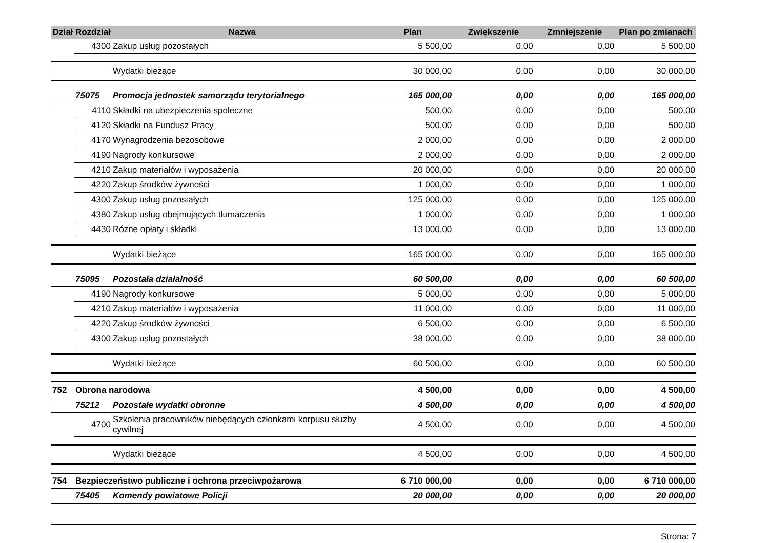| Dział | Rozdział | Nazwa | Plan | Zwiększenie | Zmniejszenie | Plan po zmianach |
| --- | --- | --- | --- | --- | --- | --- |
| | 4300 | Zakup usług pozostałych | 5 500,00 | 0,00 | 0,00 | 5 500,00 |
| | | Wydatki bieżące | 30 000,00 | 0,00 | 0,00 | 30 000,00 |
| | 75075 | Promocja jednostek samorządu terytorialnego | 165 000,00 | 0,00 | 0,00 | 165 000,00 |
| | 4110 | Składki na ubezpieczenia społeczne | 500,00 | 0,00 | 0,00 | 500,00 |
| | 4120 | Składki na Fundusz Pracy | 500,00 | 0,00 | 0,00 | 500,00 |
| | 4170 | Wynagrodzenia bezosobowe | 2 000,00 | 0,00 | 0,00 | 2 000,00 |
| | 4190 | Nagrody konkursowe | 2 000,00 | 0,00 | 0,00 | 2 000,00 |
| | 4210 | Zakup materiałów i wyposażenia | 20 000,00 | 0,00 | 0,00 | 20 000,00 |
| | 4220 | Zakup środków żywności | 1 000,00 | 0,00 | 0,00 | 1 000,00 |
| | 4300 | Zakup usług pozostałych | 125 000,00 | 0,00 | 0,00 | 125 000,00 |
| | 4380 | Zakup usług obejmujących tłumaczenia | 1 000,00 | 0,00 | 0,00 | 1 000,00 |
| | 4430 | Różne opłaty i składki | 13 000,00 | 0,00 | 0,00 | 13 000,00 |
| | | Wydatki bieżące | 165 000,00 | 0,00 | 0,00 | 165 000,00 |
| | 75095 | Pozostała działalność | 60 500,00 | 0,00 | 0,00 | 60 500,00 |
| | 4190 | Nagrody konkursowe | 5 000,00 | 0,00 | 0,00 | 5 000,00 |
| | 4210 | Zakup materiałów i wyposażenia | 11 000,00 | 0,00 | 0,00 | 11 000,00 |
| | 4220 | Zakup środków żywności | 6 500,00 | 0,00 | 0,00 | 6 500,00 |
| | 4300 | Zakup usług pozostałych | 38 000,00 | 0,00 | 0,00 | 38 000,00 |
| | | Wydatki bieżące | 60 500,00 | 0,00 | 0,00 | 60 500,00 |
| 752 | Obrona narodowa | | 4 500,00 | 0,00 | 0,00 | 4 500,00 |
| | 75212 | Pozostałe wydatki obronne | 4 500,00 | 0,00 | 0,00 | 4 500,00 |
| | 4700 | Szkolenia pracowników niebędących członkami korpusu służby cywilnej | 4 500,00 | 0,00 | 0,00 | 4 500,00 |
| | | Wydatki bieżące | 4 500,00 | 0,00 | 0,00 | 4 500,00 |
| 754 | Bezpieczeństwo publiczne i ochrona przeciwpożarowa | | 6 710 000,00 | 0,00 | 0,00 | 6 710 000,00 |
| | 75405 | Komendy powiatowe Policji | 20 000,00 | 0,00 | 0,00 | 20 000,00 |
Strona: 7